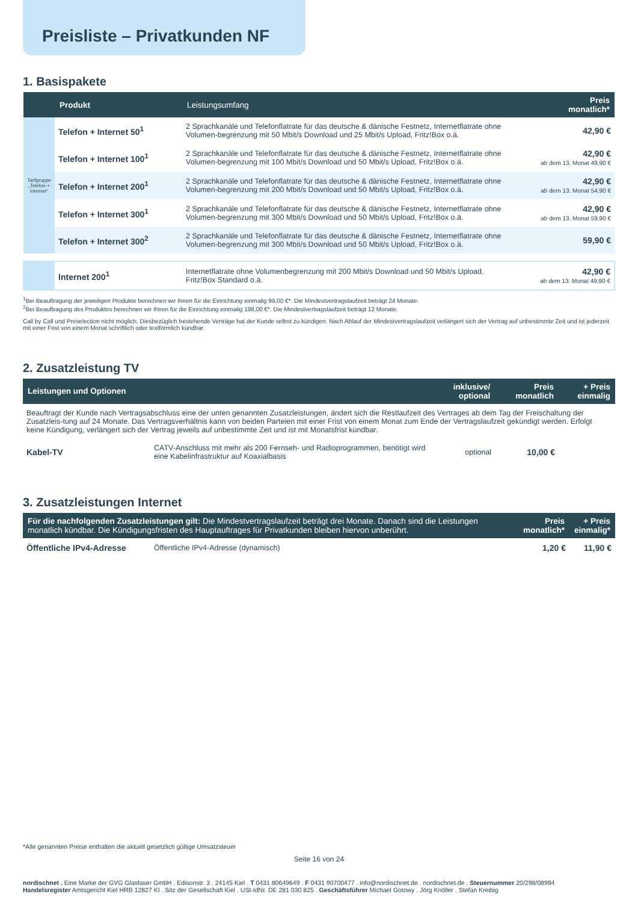Preisliste – Privatkunden NF
1. Basispakete
| | Produkt | Leistungsumfang | Preis monatlich* |
| --- | --- | --- | --- |
| Tarifgruppe „Telefon + Internet“ | Telefon + Internet 50<sup>1</sup> | 2 Sprachkanäle und Telefonflatrate für das deutsche & dänische Festnetz, Internetflatrate ohne Volumen-begrenzung mit 50 Mbit/s Download und 25 Mbit/s Upload, Fritz!Box o.ä. | 42,90 € |
| | Telefon + Internet 100<sup>1</sup> | 2 Sprachkanäle und Telefonflatrate für das deutsche & dänische Festnetz, Internetflatrate ohne Volumen-begrenzung mit 100 Mbit/s Download und 50 Mbit/s Upload, Fritz!Box o.ä. | 42,90 € ab dem 13. Monat 49,90 € |
| | Telefon + Internet 200<sup>1</sup> | 2 Sprachkanäle und Telefonflatrate für das deutsche & dänische Festnetz, Internetflatrate ohne Volumen-begrenzung mit 200 Mbit/s Download und 50 Mbit/s Upload, Fritz!Box o.ä. | 42,90 € ab dem 13. Monat 54,90 € |
| | Telefon + Internet 300<sup>1</sup> | 2 Sprachkanäle und Telefonflatrate für das deutsche & dänische Festnetz, Internetflatrate ohne Volumen-begrenzung mit 300 Mbit/s Download und 50 Mbit/s Upload, Fritz!Box o.ä. | 42,90 € ab dem 13. Monat 59,90 € |
| | Telefon + Internet 300<sup>2</sup> | 2 Sprachkanäle und Telefonflatrate für das deutsche & dänische Festnetz, Internetflatrate ohne Volumen-begrenzung mit 300 Mbit/s Download und 50 Mbit/s Upload, Fritz!Box o.ä. | 59,90 € |
| | Internet 200<sup>1</sup> | Internetflatrate ohne Volumenbegrenzung mit 200 Mbit/s Download und 50 Mbit/s Upload, Fritz!Box Standard o.ä. | 42,90 € ab dem 13. Monat 49,90 € |
<sup>1</sup> Bei Beauftragung der jeweiligen Produkte berechnen wir Ihnen für die Einrichtung einmalig 99,00 €*. Die Mindestvertragslaufzeit beträgt 24 Monate.
<sup>2</sup> Bei Beauftragung des Produktes berechnen wir Ihnen für die Einrichtung einmalig 198,00 €*. Die Mindestvertragslaufzeit beträgt 12 Monate.
Call by Call und Preselection nicht möglich. Diesbezüglich bestehende Verträge hat der Kunde selbst zu kündigen. Nach Ablauf der Mindestvertragslaufzeit verlängert sich der Vertrag auf unbestimmte Zeit und ist jederzeit mit einer Frist von einem Monat schriftlich oder textförmlich kündbar.
2. Zusatzleistung TV
| Leistungen und Optionen | | inklusive/ optional | Preis monatlich | + Preis einmalig |
| --- | --- | --- | --- | --- |
| Beauftragt der Kunde nach Vertragsabschluss eine der unten genannten Zusatzleistungen, ändert sich die Restlaufzeit des Vertrages ab dem Tag der Freischaltung der Zusatzleis-tung auf 24 Monate. Das Vertragsverhältnis kann von beiden Parteien mit einer Frist von einem Monat zum Ende der Vertragslaufzeit gekündigt werden. Erfolgt keine Kündigung, verlängert sich der Vertrag jeweils auf unbestimmte Zeit und ist mit Monatsfrist kündbar. | | | | |
| Kabel-TV | CATV-Anschluss mit mehr als 200 Fernseh- und Radioprogrammen, benötigt wird eine Kabelinfrastruktur auf Koaxialbasis | optional | 10,00 € | |
3. Zusatzleistungen Internet
| Für die nachfolgenden Zusatzleistungen gilt: Die Mindestvertragslaufzeit beträgt drei Monate. Danach sind die Leistungen monatlich kündbar. Die Kündigungsfristen des Hauptauftrages für Privatkunden bleiben hiervon unberührt. | | Preis monatlich* | + Preis einmalig* |
| --- | --- | --- | --- |
| Öffentliche IPv4-Adresse | Öffentliche IPv4-Adresse (dynamisch) | 1,20 € | 11,90 € |
*Alle genannten Preise enthalten die aktuell gesetzlich gültige Umsatzsteuer
Seite 16 von 24
nordischnet . Eine Marke der GVG Glasfaser GmbH . Edisonstr. 3 . 24145 Kiel . T 0431 80649649 . F 0431 90700477 . info@nordischnet.de . nordischnet.de . Steuernummer 20/298/08994
Handelsregister Amtsgericht Kiel HRB 12827 KI . Sitz der Gesellschaft Kiel . USt-IdNr. DE 281 030 825 . Geschäftsführer Michael Gotowy . Jörg Knöller . Stefan Kreibig